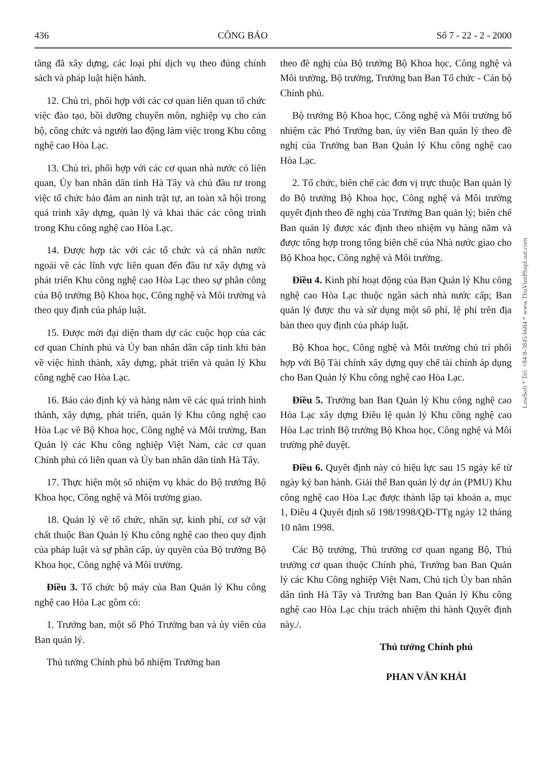436 CÔNG BÁO Số 7 - 22 - 2 - 2000
tầng đã xây dựng, các loại phí dịch vụ theo đúng chính sách và pháp luật hiện hành.
12. Chủ trì, phối hợp với các cơ quan liên quan tổ chức việc đào tạo, bồi dưỡng chuyên môn, nghiệp vụ cho cán bộ, công chức và người lao động làm việc trong Khu công nghệ cao Hòa Lạc.
13. Chủ trì, phối hợp với các cơ quan nhà nước có liên quan, Ủy ban nhân dân tỉnh Hà Tây và chủ đầu tư trong việc tổ chức bảo đảm an ninh trật tự, an toàn xã hội trong quá trình xây dựng, quản lý và khai thác các công trình trong Khu công nghệ cao Hòa Lạc.
14. Được hợp tác với các tổ chức và cá nhân nước ngoài về các lĩnh vực liên quan đến đầu tư xây dựng và phát triển Khu công nghệ cao Hòa Lạc theo sự phân công của Bộ trưởng Bộ Khoa học, Công nghệ và Môi trường và theo quy định của pháp luật.
15. Được mời đại diện tham dự các cuộc họp của các cơ quan Chính phủ và Ủy ban nhân dân cấp tỉnh khi bàn về việc hình thành, xây dựng, phát triển và quản lý Khu công nghệ cao Hòa Lạc.
16. Báo cáo định kỳ và hàng năm về các quá trình hình thành, xây dựng, phát triển, quản lý Khu công nghệ cao Hòa Lạc về Bộ Khoa học, Công nghệ và Môi trường, Ban Quản lý các Khu công nghiệp Việt Nam, các cơ quan Chính phủ có liên quan và Ủy ban nhân dân tỉnh Hà Tây.
17. Thực hiện một số nhiệm vụ khác do Bộ trưởng Bộ Khoa học, Công nghệ và Môi trường giao.
18. Quản lý về tổ chức, nhân sự, kinh phí, cơ sở vật chất thuộc Ban Quản lý Khu công nghệ cao theo quy định của pháp luật và sự phân cấp, ủy quyền của Bộ trưởng Bộ Khoa học, Công nghệ và Môi trường.
Điều 3. Tổ chức bộ máy của Ban Quản lý Khu công nghệ cao Hòa Lạc gồm có:
1. Trưởng ban, một số Phó Trưởng ban và ủy viên của Ban quản lý.
Thủ tướng Chính phủ bổ nhiệm Trưởng ban
theo đề nghị của Bộ trưởng Bộ Khoa học, Công nghệ và Môi trường, Bộ trưởng, Trưởng ban Ban Tổ chức - Cán bộ Chính phủ.
Bộ trưởng Bộ Khoa học, Công nghệ và Môi trường bổ nhiệm các Phó Trưởng ban, ủy viên Ban quản lý theo đề nghị của Trưởng ban Ban Quản lý Khu công nghệ cao Hòa Lạc.
2. Tổ chức, biên chế các đơn vị trực thuộc Ban quản lý do Bộ trưởng Bộ Khoa học, Công nghệ và Môi trường quyết định theo đề nghị của Trưởng Ban quản lý; biên chế Ban quản lý được xác định theo nhiệm vụ hàng năm và được tổng hợp trong tổng biên chế của Nhà nước giao cho Bộ Khoa học, Công nghệ và Môi trường.
Điều 4. Kinh phí hoạt động của Ban Quản lý Khu công nghệ cao Hòa Lạc thuộc ngân sách nhà nước cấp; Ban quản lý được thu và sử dụng một số phí, lệ phí trên địa bàn theo quy định của pháp luật.
Bộ Khoa học, Công nghệ và Môi trường chủ trì phối hợp với Bộ Tài chính xây dựng quy chế tài chính áp dụng cho Ban Quản lý Khu công nghệ cao Hòa Lạc.
Điều 5. Trưởng ban Ban Quản lý Khu công nghệ cao Hòa Lạc xây dựng Điều lệ quản lý Khu công nghệ cao Hòa Lạc trình Bộ trưởng Bộ Khoa học, Công nghệ và Môi trường phê duyệt.
Điều 6. Quyết định này có hiệu lực sau 15 ngày kể từ ngày ký ban hành. Giải thể Ban quản lý dự án (PMU) Khu công nghệ cao Hòa Lạc được thành lập tại khoản a, mục 1, Điều 4 Quyết định số 198/1998/QĐ-TTg ngày 12 tháng 10 năm 1998.
Các Bộ trưởng, Thủ trưởng cơ quan ngang Bộ, Thủ trưởng cơ quan thuộc Chính phủ, Trưởng ban Ban Quản lý các Khu Công nghiệp Việt Nam, Chủ tịch Ủy ban nhân dân tỉnh Hà Tây và Trưởng ban Ban Quản lý Khu công nghệ cao Hòa Lạc chịu trách nhiệm thi hành Quyết định này./.
Thủ tướng Chính phủ
PHAN VĂN KHẢI
LawSoft * Tel: +84-8-3845 6684 * www.ThuVienPhapLuat.com